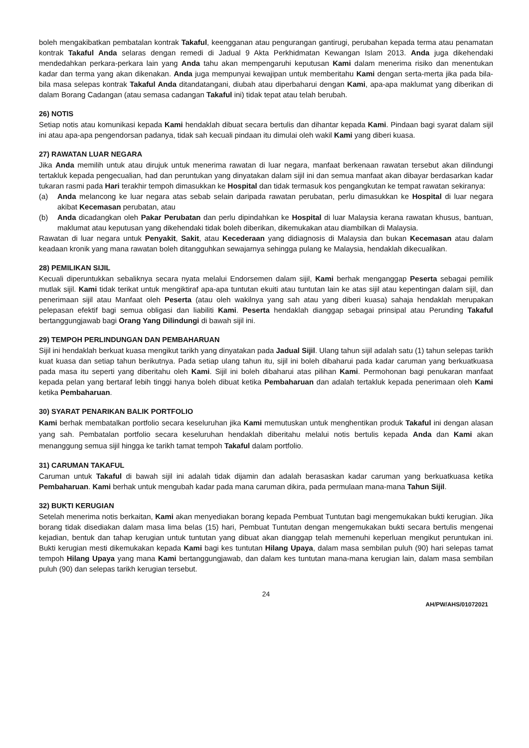boleh mengakibatkan pembatalan kontrak Takaful, keengganan atau pengurangan gantirugi, perubahan kepada terma atau penamatan kontrak Takaful Anda selaras dengan remedi di Jadual 9 Akta Perkhidmatan Kewangan Islam 2013. Anda juga dikehendaki mendedahkan perkara-perkara lain yang Anda tahu akan mempengaruhi keputusan Kami dalam menerima risiko dan menentukan kadar dan terma yang akan dikenakan. Anda juga mempunyai kewajipan untuk memberitahu Kami dengan serta-merta jika pada bila-bila masa selepas kontrak Takaful Anda ditandatangani, diubah atau diperbaharui dengan Kami, apa-apa maklumat yang diberikan di dalam Borang Cadangan (atau semasa cadangan Takaful ini) tidak tepat atau telah berubah.
26) NOTIS
Setiap notis atau komunikasi kepada Kami hendaklah dibuat secara bertulis dan dihantar kepada Kami. Pindaan bagi syarat dalam sijil ini atau apa-apa pengendorsan padanya, tidak sah kecuali pindaan itu dimulai oleh wakil Kami yang diberi kuasa.
27) RAWATAN LUAR NEGARA
Jika Anda memilih untuk atau dirujuk untuk menerima rawatan di luar negara, manfaat berkenaan rawatan tersebut akan dilindungi tertakluk kepada pengecualian, had dan peruntukan yang dinyatakan dalam sijil ini dan semua manfaat akan dibayar berdasarkan kadar tukaran rasmi pada Hari terakhir tempoh dimasukkan ke Hospital dan tidak termasuk kos pengangkutan ke tempat rawatan sekiranya:
(a) Anda melancong ke luar negara atas sebab selain daripada rawatan perubatan, perlu dimasukkan ke Hospital di luar negara akibat Kecemasan perubatan, atau
(b) Anda dicadangkan oleh Pakar Perubatan dan perlu dipindahkan ke Hospital di luar Malaysia kerana rawatan khusus, bantuan, maklumat atau keputusan yang dikehendaki tidak boleh diberikan, dikemukakan atau diambilkan di Malaysia.
Rawatan di luar negara untuk Penyakit, Sakit, atau Kecederaan yang didiagnosis di Malaysia dan bukan Kecemasan atau dalam keadaan kronik yang mana rawatan boleh ditangguhkan sewajarnya sehingga pulang ke Malaysia, hendaklah dikecualikan.
28) PEMILIKAN SIJIL
Kecuali diperuntukkan sebaliknya secara nyata melalui Endorsemen dalam sijil, Kami berhak menganggap Peserta sebagai pemilik mutlak sijil. Kami tidak terikat untuk mengiktiraf apa-apa tuntutan ekuiti atau tuntutan lain ke atas sijil atau kepentingan dalam sijil, dan penerimaan sijil atau Manfaat oleh Peserta (atau oleh wakilnya yang sah atau yang diberi kuasa) sahaja hendaklah merupakan pelepasan efektif bagi semua obligasi dan liabiliti Kami. Peserta hendaklah dianggap sebagai prinsipal atau Perunding Takaful bertanggungjawab bagi Orang Yang Dilindungi di bawah sijil ini.
29) TEMPOH PERLINDUNGAN DAN PEMBAHARUAN
Sijil ini hendaklah berkuat kuasa mengikut tarikh yang dinyatakan pada Jadual Sijil. Ulang tahun sijil adalah satu (1) tahun selepas tarikh kuat kuasa dan setiap tahun berikutnya. Pada setiap ulang tahun itu, sijil ini boleh dibaharui pada kadar caruman yang berkuatkuasa pada masa itu seperti yang diberitahu oleh Kami. Sijil ini boleh dibaharui atas pilihan Kami. Permohonan bagi penukaran manfaat kepada pelan yang bertaraf lebih tinggi hanya boleh dibuat ketika Pembaharuan dan adalah tertakluk kepada penerimaan oleh Kami ketika Pembaharuan.
30) SYARAT PENARIKAN BALIK PORTFOLIO
Kami berhak membatalkan portfolio secara keseluruhan jika Kami memutuskan untuk menghentikan produk Takaful ini dengan alasan yang sah. Pembatalan portfolio secara keseluruhan hendaklah diberitahu melalui notis bertulis kepada Anda dan Kami akan menanggung semua sijil hingga ke tarikh tamat tempoh Takaful dalam portfolio.
31) CARUMAN TAKAFUL
Caruman untuk Takaful di bawah sijil ini adalah tidak dijamin dan adalah berasaskan kadar caruman yang berkuatkuasa ketika Pembaharuan. Kami berhak untuk mengubah kadar pada mana caruman dikira, pada permulaan mana-mana Tahun Sijil.
32) BUKTI KERUGIAN
Setelah menerima notis berkaitan, Kami akan menyediakan borang kepada Pembuat Tuntutan bagi mengemukakan bukti kerugian. Jika borang tidak disediakan dalam masa lima belas (15) hari, Pembuat Tuntutan dengan mengemukakan bukti secara bertulis mengenai kejadian, bentuk dan tahap kerugian untuk tuntutan yang dibuat akan dianggap telah memenuhi keperluan mengikut peruntukan ini. Bukti kerugian mesti dikemukakan kepada Kami bagi kes tuntutan Hilang Upaya, dalam masa sembilan puluh (90) hari selepas tamat tempoh Hilang Upaya yang mana Kami bertanggungjawab, dan dalam kes tuntutan mana-mana kerugian lain, dalam masa sembilan puluh (90) dan selepas tarikh kerugian tersebut.
24
AH/PW/AHS/01072021